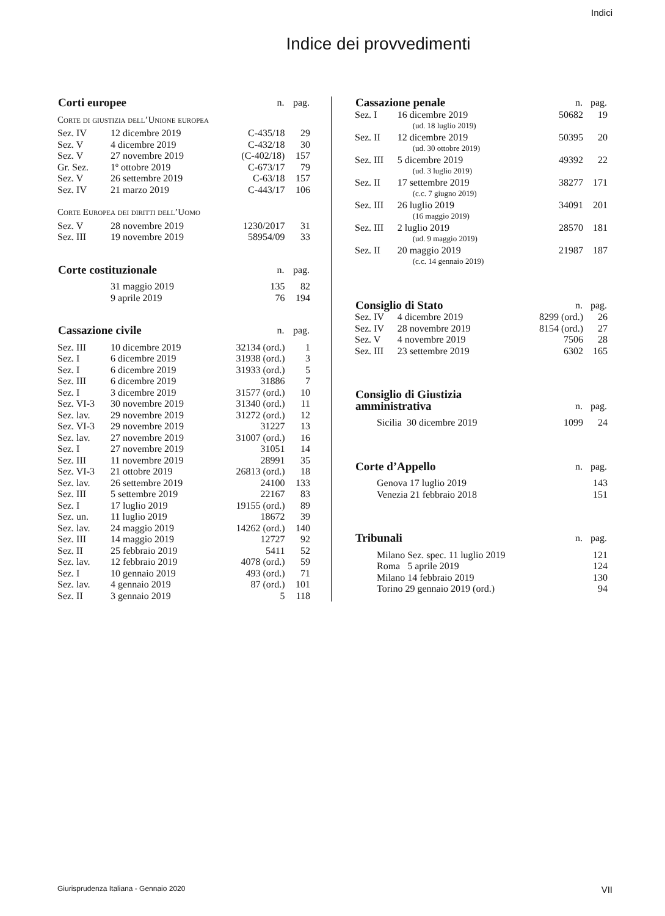Indici
Indice dei provvedimenti
| Corti europee | | | n. | pag. |
| --- | --- | --- | --- | --- |
| Corte di giustizia dell’Unione europea | | | | |
| Sez. IV | 12 dicembre 2019 | | C-435/18 | 29 |
| Sez. V | 4 dicembre 2019 | | C-432/18 | 30 |
| Sez. V | 27 novembre 2019 | | (C-402/18) | 157 |
| Gr. Sez. | 1º ottobre 2019 | | C-673/17 | 79 |
| Sez. V | 26 settembre 2019 | | C-63/18 | 157 |
| Sez. IV | 21 marzo 2019 | | C-443/17 | 106 |
| Corte Europea dei diritti dell’Uomo | | | | |
| Sez. V | 28 novembre 2019 | | 1230/2017 | 31 |
| Sez. III | 19 novembre 2019 | | 58954/09 | 33 |
| Corte costituzionale | | | n. | pag. |
| | 31 maggio 2019 | | 135 | 82 |
| | 9 aprile 2019 | | 76 | 194 |
| Cassazione civile | | | n. | pag. |
| Sez. III | 10 dicembre 2019 | | 32134 (ord.) | 1 |
| Sez. I | 6 dicembre 2019 | | 31938 (ord.) | 3 |
| Sez. I | 6 dicembre 2019 | | 31933 (ord.) | 5 |
| Sez. III | 6 dicembre 2019 | | 31886 | 7 |
| Sez. I | 3 dicembre 2019 | | 31577 (ord.) | 10 |
| Sez. VI-3 | 30 novembre 2019 | | 31340 (ord.) | 11 |
| Sez. lav. | 29 novembre 2019 | | 31272 (ord.) | 12 |
| Sez. VI-3 | 29 novembre 2019 | | 31227 | 13 |
| Sez. lav. | 27 novembre 2019 | | 31007 (ord.) | 16 |
| Sez. I | 27 novembre 2019 | | 31051 | 14 |
| Sez. III | 11 novembre 2019 | | 28991 | 35 |
| Sez. VI-3 | 21 ottobre 2019 | | 26813 (ord.) | 18 |
| Sez. lav. | 26 settembre 2019 | | 24100 | 133 |
| Sez. III | 5 settembre 2019 | | 22167 | 83 |
| Sez. I | 17 luglio 2019 | | 19155 (ord.) | 89 |
| Sez. un. | 11 luglio 2019 | | 18672 | 39 |
| Sez. lav. | 24 maggio 2019 | | 14262 (ord.) | 140 |
| Sez. III | 14 maggio 2019 | | 12727 | 92 |
| Sez. II | 25 febbraio 2019 | | 5411 | 52 |
| Sez. lav. | 12 febbraio 2019 | | 4078 (ord.) | 59 |
| Sez. I | 10 gennaio 2019 | | 493 (ord.) | 71 |
| Sez. lav. | 4 gennaio 2019 | | 87 (ord.) | 101 |
| Sez. II | 3 gennaio 2019 | | 5 | 118 |
| Cassazione penale | | n. | pag. |
| --- | --- | --- | --- |
| Sez. I | 16 dicembre 2019 | 50682 | 19 |
| | (ud. 18 luglio 2019) | | |
| Sez. II | 12 dicembre 2019 | 50395 | 20 |
| | (ud. 30 ottobre 2019) | | |
| Sez. III | 5 dicembre 2019 | 49392 | 22 |
| | (ud. 3 luglio 2019) | | |
| Sez. II | 17 settembre 2019 | 38277 | 171 |
| | (c.c. 7 giugno 2019) | | |
| Sez. III | 26 luglio 2019 | 34091 | 201 |
| | (16 maggio 2019) | | |
| Sez. III | 2 luglio 2019 | 28570 | 181 |
| | (ud. 9 maggio 2019) | | |
| Sez. II | 20 maggio 2019 | 21987 | 187 |
| | (c.c. 14 gennaio 2019) | | |
| Consiglio di Stato | | n. | pag. |
| Sez. IV | 4 dicembre 2019 | 8299 (ord.) | 26 |
| Sez. IV | 28 novembre 2019 | 8154 (ord.) | 27 |
| Sez. V | 4 novembre 2019 | 7506 | 28 |
| Sez. III | 23 settembre 2019 | 6302 | 165 |
| Consiglio di Giustizia amministrativa | | n. | pag. |
| Sicilia 30 dicembre 2019 | | 1099 | 24 |
| Corte d’Appello | | n. | pag. |
| Genova 17 luglio 2019 | | | 143 |
| Venezia 21 febbraio 2018 | | | 151 |
| Tribunali | | n. | pag. |
| Milano Sez. spec. 11 luglio 2019 | | | 121 |
| Roma 5 aprile 2019 | | | 124 |
| Milano 14 febbraio 2019 | | | 130 |
| Torino 29 gennaio 2019 (ord.) | | | 94 |
Giurisprudenza Italiana - Gennaio 2020 VII